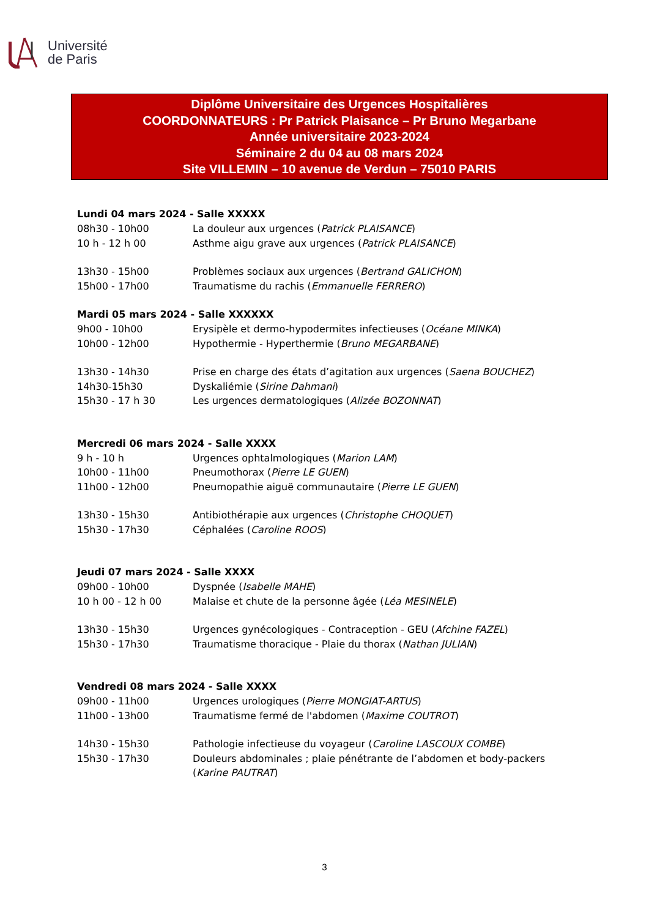Université
de Paris
Diplôme Universitaire des Urgences Hospitalières
COORDONNATEURS : Pr Patrick Plaisance – Pr Bruno Megarbane
Année universitaire 2023-2024
Séminaire 2 du 04 au 08 mars 2024
Site VILLEMIN – 10 avenue de Verdun – 75010 PARIS
Lundi 04 mars 2024 - Salle XXXXX
08h30 - 10h00 La douleur aux urgences (Patrick PLAISANCE)
10 h - 12 h 00 Asthme aigu grave aux urgences (Patrick PLAISANCE)
13h30 - 15h00 Problèmes sociaux aux urgences (Bertrand GALICHON)
15h00 - 17h00 Traumatisme du rachis (Emmanuelle FERRERO)
Mardi 05 mars 2024 - Salle XXXXXX
9h00 - 10h00 Erysipèle et dermo-hypodermites infectieuses (Océane MINKA)
10h00 - 12h00 Hypothermie - Hyperthermie (Bruno MEGARBANE)
13h30 - 14h30 Prise en charge des états d’agitation aux urgences (Saena BOUCHEZ)
14h30-15h30 Dyskaliémie (Sirine Dahmani)
15h30 - 17 h 30 Les urgences dermatologiques (Alizée BOZONNAT)
Mercredi 06 mars 2024 - Salle XXXX
9 h - 10 h Urgences ophtalmologiques (Marion LAM)
10h00 - 11h00 Pneumothorax (Pierre LE GUEN)
11h00 - 12h00 Pneumopathie aiguë communautaire (Pierre LE GUEN)
13h30 - 15h30 Antibiothérapie aux urgences (Christophe CHOQUET)
15h30 - 17h30 Céphalées (Caroline ROOS)
Jeudi 07 mars 2024 - Salle XXXX
09h00 - 10h00 Dyspnée (Isabelle MAHE)
10 h 00 - 12 h 00 Malaise et chute de la personne âgée (Léa MESINELE)
13h30 - 15h30 Urgences gynécologiques - Contraception - GEU (Afchine FAZEL)
15h30 - 17h30 Traumatisme thoracique - Plaie du thorax (Nathan JULIAN)
Vendredi 08 mars 2024 - Salle XXXX
09h00 - 11h00 Urgences urologiques (Pierre MONGIAT-ARTUS)
11h00 - 13h00 Traumatisme fermé de l'abdomen (Maxime COUTROT)
14h30 - 15h30 Pathologie infectieuse du voyageur (Caroline LASCOUX COMBE)
15h30 - 17h30 Douleurs abdominales ; plaie pénétrante de l’abdomen et body-packers (Karine PAUTRAT)
3